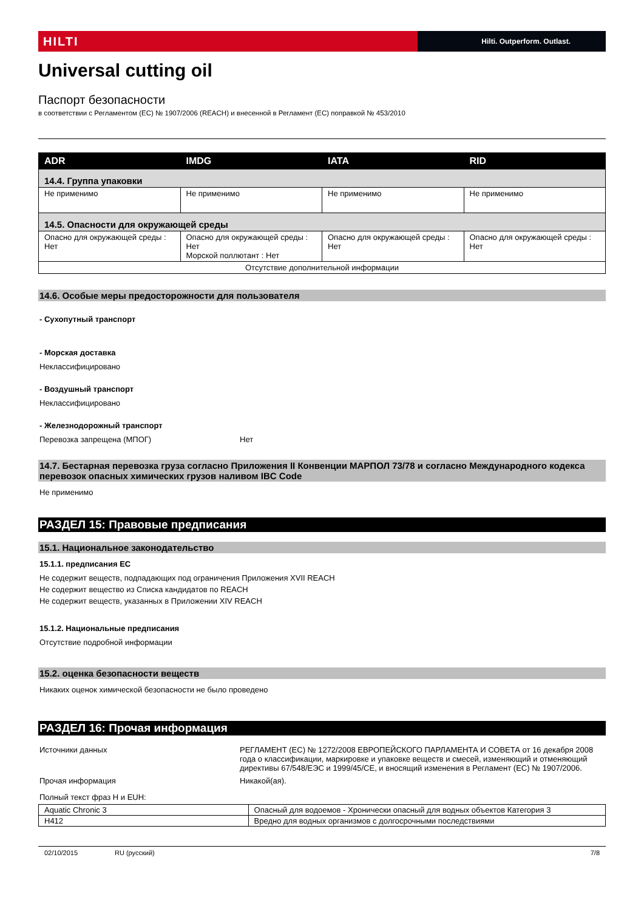HILTI
Hilti. Outperform. Outlast.
Universal cutting oil
Паспорт безопасности
в соответствии с Регламентом (ЕС) № 1907/2006 (REACH) и внесенной в Регламент (ЕС) поправкой № 453/2010
| ADR | IMDG | IATA | RID |
| --- | --- | --- | --- |
| 14.4. Группа упаковки | | | |
| Не применимо | Не применимо | Не применимо | Не применимо |
| 14.5. Опасности для окружающей среды | | | |
| Опасно для окружающей среды : Нет | Опасно для окружающей среды : Нет Морской поллютант : Нет | Опасно для окружающей среды : Нет | Опасно для окружающей среды : Нет |
| Отсутствие дополнительной информации | | | |
14.6. Особые меры предосторожности для пользователя
- Сухопутный транспорт
- Морская доставка
Неклассифицировано
- Воздушный транспорт
Неклассифицировано
- Железнодорожный транспорт
Перевозка запрещена (МПОГ) Нет
14.7. Бестарная перевозка груза согласно Приложения II Конвенции МАРПОЛ 73/78 и согласно Международного кодекса перевозок опасных химических грузов наливом IBC Code
Не применимо
РАЗДЕЛ 15: Правовые предписания
15.1. Национальное законодательство
15.1.1. предписания ЕС
Не содержит веществ, подпадающих под ограничения Приложения XVII REACH
Не содержит вещество из Списка кандидатов по REACH
Не содержит веществ, указанных в Приложении XIV REACH
15.1.2. Национальные предписания
Отсутствие подробной информации
15.2. оценка безопасности веществ
Никаких оценок химической безопасности не было проведено
РАЗДЕЛ 16: Прочая информация
Источники данных РЕГЛАМЕНТ (ЕС) № 1272/2008 ЕВРОПЕЙСКОГО ПАРЛАМЕНТА И СОВЕТА от 16 декабря 2008 года о классификации, маркировке и упаковке веществ и смесей, изменяющий и отменяющий директивы 67/548/ЕЭС и 1999/45/CE, и вносящий изменения в Регламент (ЕС) № 1907/2006.
Прочая информация Никакой(ая).
Полный текст фраз H и EUH:
| Aquatic Chronic 3 | Опасный для водоемов - Хронически опасный для водных объектов Категория 3 |
| H412 | Вредно для водных организмов с долгосрочными последствиями |
02/10/2015 RU (русский) 7/8